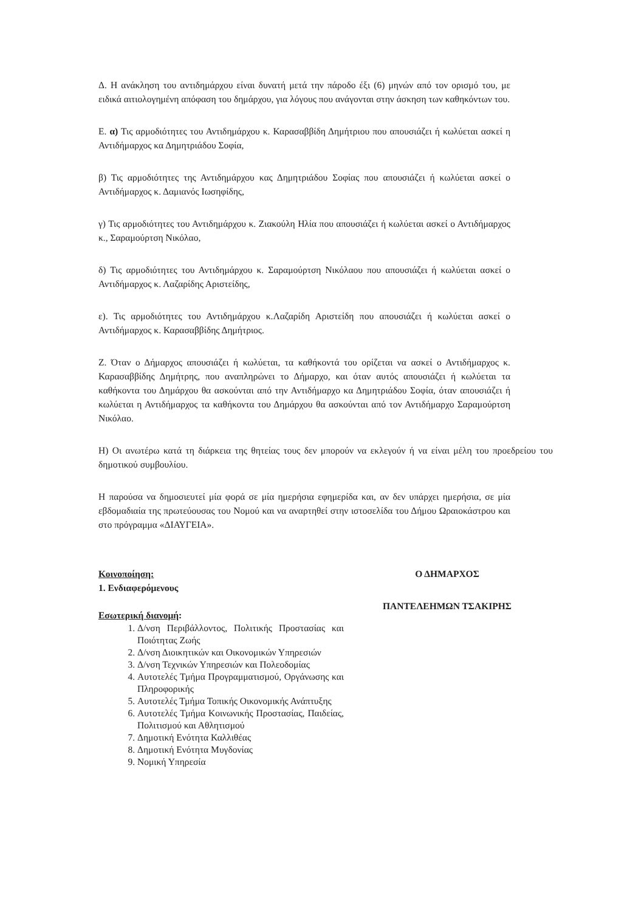Δ. Η ανάκληση του αντιδημάρχου είναι δυνατή μετά την πάροδο έξι (6) μηνών από τον ορισμό του, με ειδικά αιτιολογημένη απόφαση του δημάρχου, για λόγους που ανάγονται στην άσκηση των καθηκόντων του.
Ε. α) Τις αρμοδιότητες του Αντιδημάρχου κ. Καρασαββίδη Δημήτριου που απουσιάζει ή κωλύεται ασκεί η Αντιδήμαρχος κα Δημητριάδου Σοφία,
β) Τις αρμοδιότητες της Αντιδημάρχου κας Δημητριάδου Σοφίας που απουσιάζει ή κωλύεται ασκεί ο Αντιδήμαρχος κ. Δαμιανός Ιωσηφίδης,
γ) Τις αρμοδιότητες του Αντιδημάρχου κ. Ζιακούλη Ηλία που απουσιάζει ή κωλύεται ασκεί ο Αντιδήμαρχος κ., Σαραμούρτση Νικόλαο,
δ) Τις αρμοδιότητες του Αντιδημάρχου κ. Σαραμούρτση Νικόλαου που απουσιάζει ή κωλύεται ασκεί ο Αντιδήμαρχος κ. Λαζαρίδης Αριστείδης,
ε). Τις αρμοδιότητες του Αντιδημάρχου κ.Λαζαρίδη Αριστείδη που απουσιάζει ή κωλύεται ασκεί ο Αντιδήμαρχος κ. Καρασαββίδης Δημήτριος.
Ζ. Όταν ο Δήμαρχος απουσιάζει ή κωλύεται, τα καθήκοντά του ορίζεται να ασκεί ο Αντιδήμαρχος κ. Καρασαββίδης Δημήτρης, που αναπληρώνει το Δήμαρχο, και όταν αυτός απουσιάζει ή κωλύεται τα καθήκοντα του Δημάρχου θα ασκούνται από την Αντιδήμαρχο κα Δημητριάδου Σοφία, όταν απουσιάζει ή κωλύεται η Αντιδήμαρχος τα καθήκοντα του Δημάρχου θα ασκούνται από τον Αντιδήμαρχο Σαραμούρτση Νικόλαο.
Η) Οι ανωτέρω κατά τη διάρκεια της θητείας τους δεν μπορούν να εκλεγούν ή να είναι μέλη του προεδρείου του δημοτικού συμβουλίου.
Η παρούσα να δημοσιευτεί μία φορά σε μία ημερήσια εφημερίδα και, αν δεν υπάρχει ημερήσια, σε μία εβδομαδιαία της πρωτεύουσας του Νομού και να αναρτηθεί στην ιστοσελίδα του Δήμου Ωραιοκάστρου και στο πρόγραμμα «ΔΙΑΥΓΕΙΑ».
Κοινοποίηση:
1. Ενδιαφερόμενους
Εσωτερική διανομή:
1. Δ/νση Περιβάλλοντος, Πολιτικής Προστασίας και Ποιότητας Ζωής
2. Δ/νση Διοικητικών και Οικονομικών Υπηρεσιών
3. Δ/νση Τεχνικών Υπηρεσιών και Πολεοδομίας
4. Αυτοτελές Τμήμα Προγραμματισμού, Οργάνωσης και Πληροφορικής
5. Αυτοτελές Τμήμα Τοπικής Οικονομικής Ανάπτυξης
6. Αυτοτελές Τμήμα Κοινωνικής Προστασίας, Παιδείας, Πολιτισμού και Αθλητισμού
7. Δημοτική Ενότητα Καλλιθέας
8. Δημοτική Ενότητα Μυγδονίας
9. Νομική Υπηρεσία
Ο ΔΗΜΑΡΧΟΣ
ΠΑΝΤΕΛΕΗΜΩΝ ΤΣΑΚΙΡΗΣ